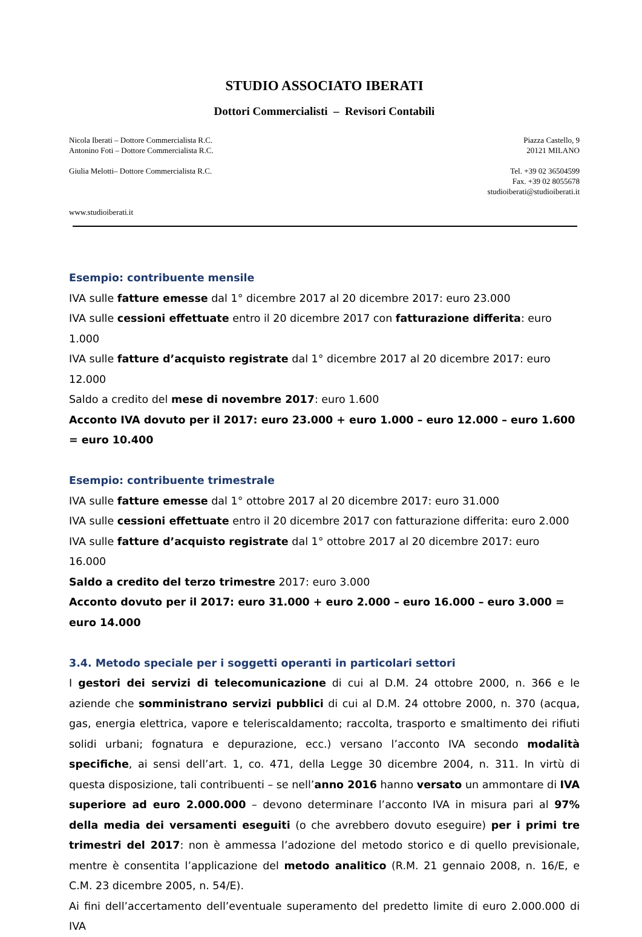STUDIO ASSOCIATO IBERATI
Dottori Commercialisti – Revisori Contabili
Nicola Iberati – Dottore Commercialista R.C.
Antonino Foti – Dottore Commercialista R.C.
Giulia Melotti– Dottore Commercialista R.C.
www.studioiberati.it
Piazza Castello, 9
20121 MILANO
Tel. +39 02 36504599
Fax. +39 02 8055678
studioiberati@studioiberati.it
Esempio: contribuente mensile
IVA sulle fatture emesse dal 1° dicembre 2017 al 20 dicembre 2017: euro 23.000
IVA sulle cessioni effettuate entro il 20 dicembre 2017 con fatturazione differita: euro 1.000
IVA sulle fatture d’acquisto registrate dal 1° dicembre 2017 al 20 dicembre 2017: euro 12.000
Saldo a credito del mese di novembre 2017: euro 1.600
Acconto IVA dovuto per il 2017: euro 23.000 + euro 1.000 – euro 12.000 – euro 1.600 = euro 10.400
Esempio: contribuente trimestrale
IVA sulle fatture emesse dal 1° ottobre 2017 al 20 dicembre 2017: euro 31.000
IVA sulle cessioni effettuate entro il 20 dicembre 2017 con fatturazione differita: euro 2.000
IVA sulle fatture d’acquisto registrate dal 1° ottobre 2017 al 20 dicembre 2017: euro 16.000
Saldo a credito del terzo trimestre 2017: euro 3.000
Acconto dovuto per il 2017: euro 31.000 + euro 2.000 – euro 16.000 – euro 3.000 = euro 14.000
3.4. Metodo speciale per i soggetti operanti in particolari settori
I gestori dei servizi di telecomunicazione di cui al D.M. 24 ottobre 2000, n. 366 e le aziende che somministrano servizi pubblici di cui al D.M. 24 ottobre 2000, n. 370 (acqua, gas, energia elettrica, vapore e teleriscaldamento; raccolta, trasporto e smaltimento dei rifiuti solidi urbani; fognatura e depurazione, ecc.) versano l’acconto IVA secondo modalità specifiche, ai sensi dell’art. 1, co. 471, della Legge 30 dicembre 2004, n. 311. In virtù di questa disposizione, tali contribuenti – se nell’anno 2016 hanno versato un ammontare di IVA superiore ad euro 2.000.000 – devono determinare l’acconto IVA in misura pari al 97% della media dei versamenti eseguiti (o che avrebbero dovuto eseguire) per i primi tre trimestri del 2017: non è ammessa l’adozione del metodo storico e di quello previsionale, mentre è consentita l’applicazione del metodo analitico (R.M. 21 gennaio 2008, n. 16/E, e C.M. 23 dicembre 2005, n. 54/E).
Ai fini dell’accertamento dell’eventuale superamento del predetto limite di euro 2.000.000 di IVA